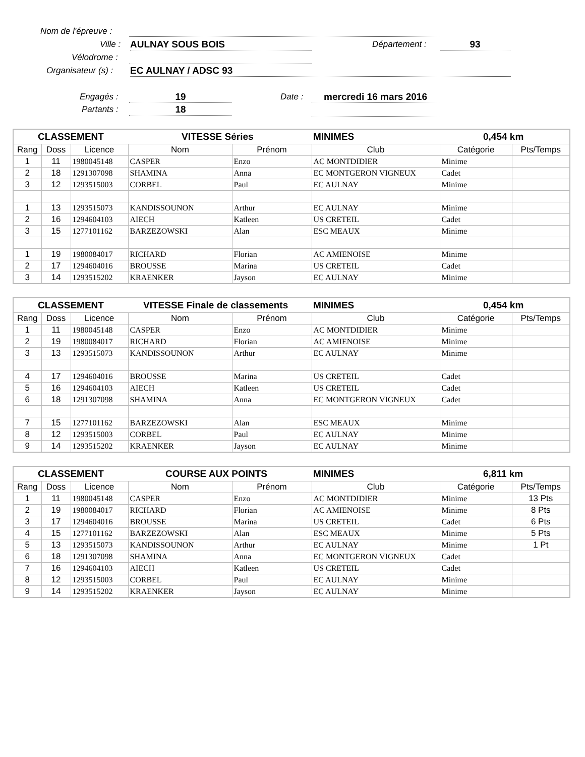Nom de l'épreuve :
Ville : AULNAY SOUS BOIS Département : 93
Vélodrome :
Organisateur (s) : EC AULNAY / ADSC 93
Engagés : 19 Date : mercredi 16 mars 2016
Partants : 18
| CLASSEMENT | | | VITESSE Séries | | MINIMES | 0,454 km | |
| Rang | Doss | Licence | Nom | Prénom | Club | Catégorie | Pts/Temps |
| 1 | 11 | 1980045148 | CASPER | Enzo | AC MONTDIDIER | Minime | |
| 2 | 18 | 1291307098 | SHAMINA | Anna | EC MONTGERON VIGNEUX | Cadet | |
| 3 | 12 | 1293515003 | CORBEL | Paul | EC AULNAY | Minime | |
| 1 | 13 | 1293515073 | KANDISSOUNON | Arthur | EC AULNAY | Minime | |
| 2 | 16 | 1294604103 | AIECH | Katleen | US CRETEIL | Cadet | |
| 3 | 15 | 1277101162 | BARZEZOWSKI | Alan | ESC MEAUX | Minime | |
| 1 | 19 | 1980084017 | RICHARD | Florian | AC AMIENOISE | Minime | |
| 2 | 17 | 1294604016 | BROUSSE | Marina | US CRETEIL | Cadet | |
| 3 | 14 | 1293515202 | KRAENKER | Jayson | EC AULNAY | Minime | |
| CLASSEMENT | | | VITESSE Finale de classements | | MINIMES | 0,454 km | |
| Rang | Doss | Licence | Nom | Prénom | Club | Catégorie | Pts/Temps |
| 1 | 11 | 1980045148 | CASPER | Enzo | AC MONTDIDIER | Minime | |
| 2 | 19 | 1980084017 | RICHARD | Florian | AC AMIENOISE | Minime | |
| 3 | 13 | 1293515073 | KANDISSOUNON | Arthur | EC AULNAY | Minime | |
| 4 | 17 | 1294604016 | BROUSSE | Marina | US CRETEIL | Cadet | |
| 5 | 16 | 1294604103 | AIECH | Katleen | US CRETEIL | Cadet | |
| 6 | 18 | 1291307098 | SHAMINA | Anna | EC MONTGERON VIGNEUX | Cadet | |
| 7 | 15 | 1277101162 | BARZEZOWSKI | Alan | ESC MEAUX | Minime | |
| 8 | 12 | 1293515003 | CORBEL | Paul | EC AULNAY | Minime | |
| 9 | 14 | 1293515202 | KRAENKER | Jayson | EC AULNAY | Minime | |
| CLASSEMENT | | | COURSE AUX POINTS | | MINIMES | 6,811 km | |
| Rang | Doss | Licence | Nom | Prénom | Club | Catégorie | Pts/Temps |
| 1 | 11 | 1980045148 | CASPER | Enzo | AC MONTDIDIER | Minime | 13 Pts |
| 2 | 19 | 1980084017 | RICHARD | Florian | AC AMIENOISE | Minime | 8 Pts |
| 3 | 17 | 1294604016 | BROUSSE | Marina | US CRETEIL | Cadet | 6 Pts |
| 4 | 15 | 1277101162 | BARZEZOWSKI | Alan | ESC MEAUX | Minime | 5 Pts |
| 5 | 13 | 1293515073 | KANDISSOUNON | Arthur | EC AULNAY | Minime | 1 Pt |
| 6 | 18 | 1291307098 | SHAMINA | Anna | EC MONTGERON VIGNEUX | Cadet | |
| 7 | 16 | 1294604103 | AIECH | Katleen | US CRETEIL | Cadet | |
| 8 | 12 | 1293515003 | CORBEL | Paul | EC AULNAY | Minime | |
| 9 | 14 | 1293515202 | KRAENKER | Jayson | EC AULNAY | Minime | |